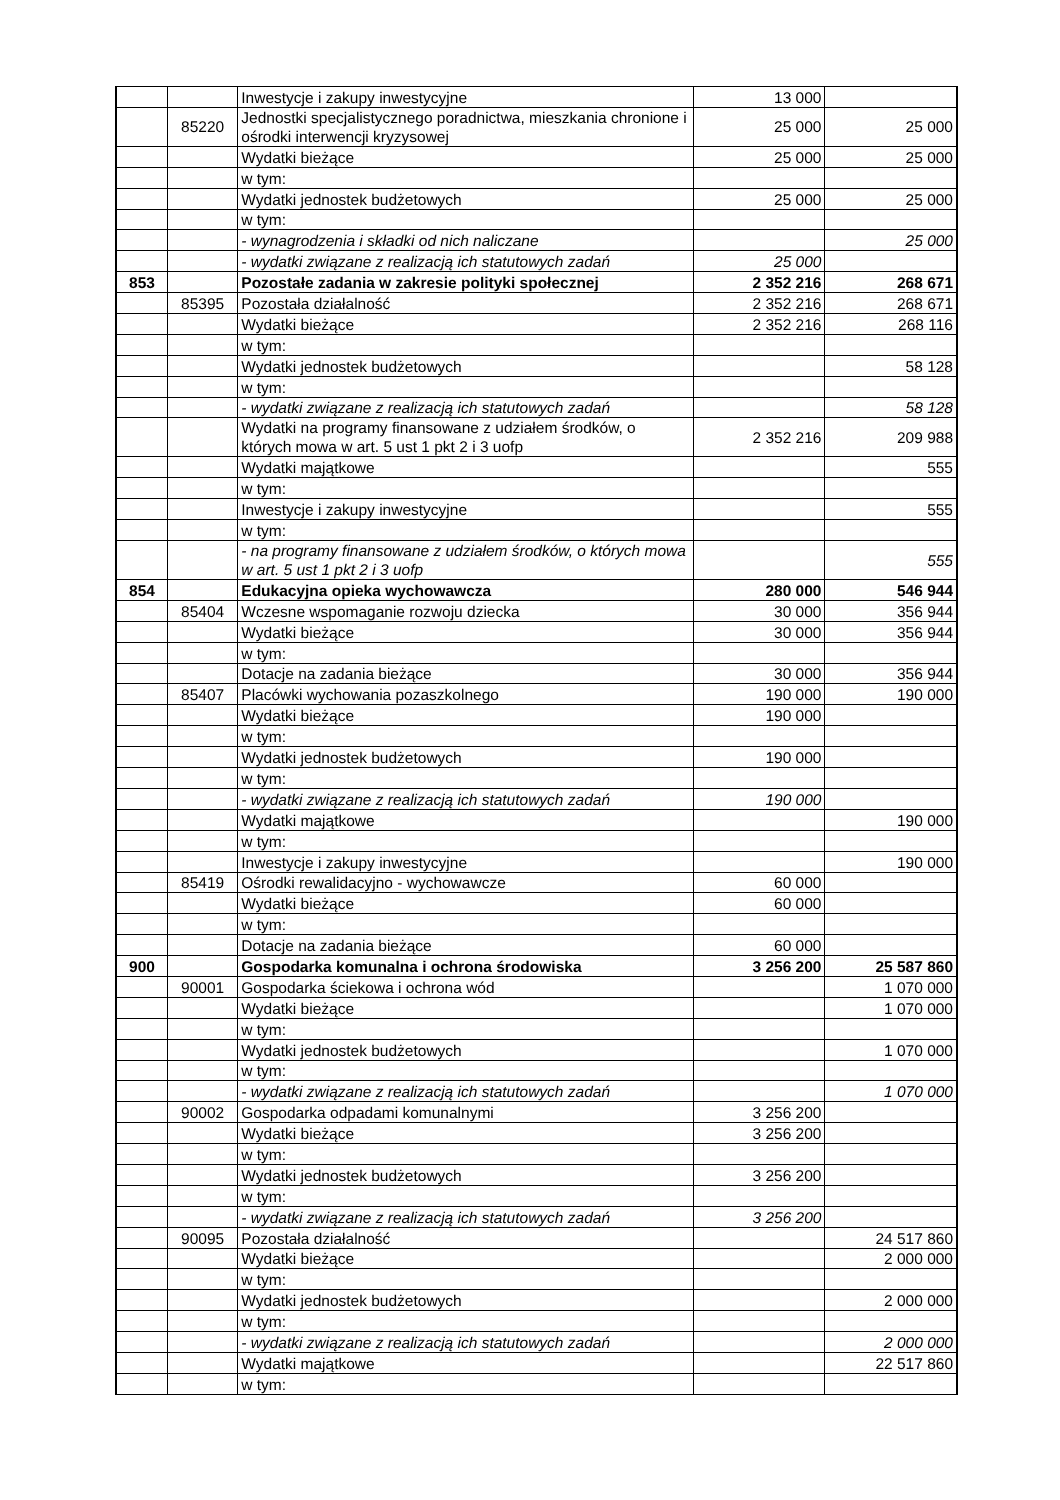| | | Inwestycje i zakupy inwestycyjne | 13 000 | |
| | 85220 | Jednostki specjalistycznego poradnictwa, mieszkania chronione i ośrodki interwencji kryzysowej | 25 000 | 25 000 |
| | | Wydatki bieżące | 25 000 | 25 000 |
| | | w tym: | | |
| | | Wydatki jednostek budżetowych | 25 000 | 25 000 |
| | | w tym: | | |
| | | - wynagrodzenia i składki od nich naliczane | | 25 000 |
| | | - wydatki związane z realizacją ich statutowych zadań | 25 000 | |
| 853 | | Pozostałe zadania w zakresie polityki społecznej | 2 352 216 | 268 671 |
| | 85395 | Pozostała działalność | 2 352 216 | 268 671 |
| | | Wydatki bieżące | 2 352 216 | 268 116 |
| | | w tym: | | |
| | | Wydatki jednostek budżetowych | | 58 128 |
| | | w tym: | | |
| | | - wydatki związane z realizacją ich statutowych zadań | | 58 128 |
| | | Wydatki na programy finansowane z udziałem środków, o których mowa w art. 5 ust 1 pkt 2 i 3 uofp | 2 352 216 | 209 988 |
| | | Wydatki majątkowe | | 555 |
| | | w tym: | | |
| | | Inwestycje i zakupy inwestycyjne | | 555 |
| | | w tym: | | |
| | | - na programy finansowane z udziałem środków, o których mowa w art. 5 ust 1 pkt 2 i 3 uofp | | 555 |
| 854 | | Edukacyjna opieka wychowawcza | 280 000 | 546 944 |
| | 85404 | Wczesne wspomaganie rozwoju dziecka | 30 000 | 356 944 |
| | | Wydatki bieżące | 30 000 | 356 944 |
| | | w tym: | | |
| | | Dotacje na zadania bieżące | 30 000 | 356 944 |
| | 85407 | Placówki wychowania pozaszkolnego | 190 000 | 190 000 |
| | | Wydatki bieżące | 190 000 | |
| | | w tym: | | |
| | | Wydatki jednostek budżetowych | 190 000 | |
| | | w tym: | | |
| | | - wydatki związane z realizacją ich statutowych zadań | 190 000 | |
| | | Wydatki majątkowe | | 190 000 |
| | | w tym: | | |
| | | Inwestycje i zakupy inwestycyjne | | 190 000 |
| | 85419 | Ośrodki rewalidacyjno - wychowawcze | 60 000 | |
| | | Wydatki bieżące | 60 000 | |
| | | w tym: | | |
| | | Dotacje na zadania bieżące | 60 000 | |
| 900 | | Gospodarka komunalna i ochrona środowiska | 3 256 200 | 25 587 860 |
| | 90001 | Gospodarka ściekowa i ochrona wód | | 1 070 000 |
| | | Wydatki bieżące | | 1 070 000 |
| | | w tym: | | |
| | | Wydatki jednostek budżetowych | | 1 070 000 |
| | | w tym: | | |
| | | - wydatki związane z realizacją ich statutowych zadań | | 1 070 000 |
| | 90002 | Gospodarka odpadami komunalnymi | 3 256 200 | |
| | | Wydatki bieżące | 3 256 200 | |
| | | w tym: | | |
| | | Wydatki jednostek budżetowych | 3 256 200 | |
| | | w tym: | | |
| | | - wydatki związane z realizacją ich statutowych zadań | 3 256 200 | |
| | 90095 | Pozostała działalność | | 24 517 860 |
| | | Wydatki bieżące | | 2 000 000 |
| | | w tym: | | |
| | | Wydatki jednostek budżetowych | | 2 000 000 |
| | | w tym: | | |
| | | - wydatki związane z realizacją ich statutowych zadań | | 2 000 000 |
| | | Wydatki majątkowe | | 22 517 860 |
| | | w tym: | | |